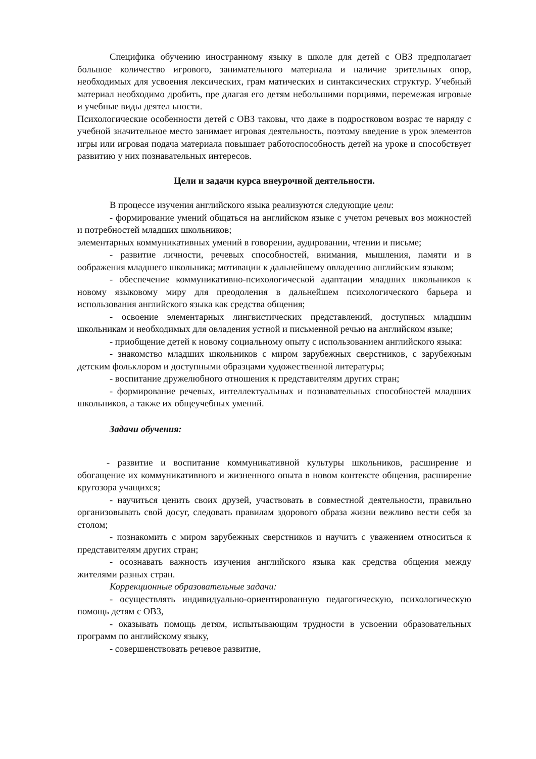Специфика обучению иностранному языку в школе для детей с ОВЗ предполагает большое количество игрового, занимательного материала и наличие зрительных опор, необходимых для усвоения лексических, грам матических и синтаксических структур. Учебный материал необходимо дробить, пре длагая его детям небольшими порциями, перемежая игровые и учебные виды деятел ьности.
Психологические особенности детей с ОВЗ таковы, что даже в подростковом возрас те наряду с учебной значительное место занимает игровая деятельность, поэтому введение в урок элементов игры или игровая подача материала повышает работоспособность детей на уроке и способствует развитию у них познавательных интересов.
Цели и задачи курса внеурочной деятельности.
В процессе изучения английского языка реализуются следующие цели:
- формирование умений общаться на английском языке с учетом речевых воз можностей и потребностей младших школьников;
элементарных коммуникативных умений в говорении, аудировании, чтении и письме;
- развитие личности, речевых способностей, внимания, мышления, памяти и в оображения младшего школьника; мотивации к дальнейшему овладению английским языком;
- обеспечение коммуникативно-психологической адаптации младших школьников к новому языковому миру для преодоления в дальнейшем психологического барьера и использования английского языка как средства общения;
- освоение элементарных лингвистических представлений, доступных младшим школьникам и необходимых для овладения устной и письменной речью на английском языке;
- приобщение детей к новому социальному опыту с использованием английского языка:
- знакомство младших школьников с миром зарубежных сверстников, с зарубежным детским фольклором и доступными образцами художественной литературы;
- воспитание дружелюбного отношения к представителям других стран;
- формирование речевых, интеллектуальных и познавательных способностей младших школьников, а также их общеучебных умений.
Задачи обучения:
- развитие и воспитание коммуникативной культуры школьников, расширение и обогащение их коммуникативного и жизненного опыта в новом контексте общения, расширение кругозора учащихся;
- научиться ценить своих друзей, участвовать в совместной деятельности, правильно организовывать свой досуг, следовать правилам здорового образа жизни вежливо вести себя за столом;
- познакомить с миром зарубежных сверстников и научить с уважением относиться к представителям других стран;
- осознавать важность изучения английского языка как средства общения между жителями разных стран.
Коррекционные образовательные задачи:
- осуществлять индивидуально-ориентированную педагогическую, психологическую помощь детям с ОВЗ,
- оказывать помощь детям, испытывающим трудности в усвоении образовательных программ по английскому языку,
- совершенствовать речевое развитие,